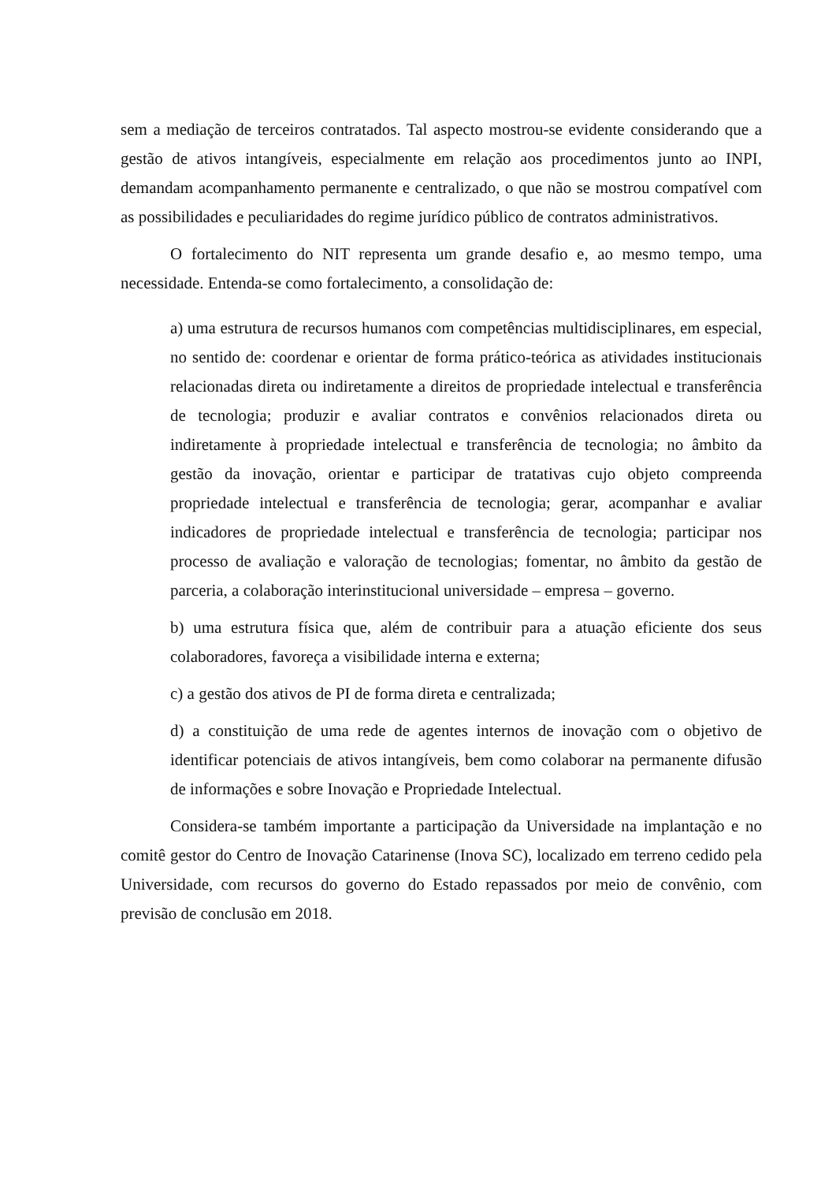sem a mediação de terceiros contratados. Tal aspecto mostrou-se evidente considerando que a gestão de ativos intangíveis, especialmente em relação aos procedimentos junto ao INPI, demandam acompanhamento permanente e centralizado, o que não se mostrou compatível com as possibilidades e peculiaridades do regime jurídico público de contratos administrativos.
O fortalecimento do NIT representa um grande desafio e, ao mesmo tempo, uma necessidade. Entenda-se como fortalecimento, a consolidação de:
a) uma estrutura de recursos humanos com competências multidisciplinares, em especial, no sentido de: coordenar e orientar de forma prático-teórica as atividades institucionais relacionadas direta ou indiretamente a direitos de propriedade intelectual e transferência de tecnologia; produzir e avaliar contratos e convênios relacionados direta ou indiretamente à propriedade intelectual e transferência de tecnologia; no âmbito da gestão da inovação, orientar e participar de tratativas cujo objeto compreenda propriedade intelectual e transferência de tecnologia; gerar, acompanhar e avaliar indicadores de propriedade intelectual e transferência de tecnologia; participar nos processo de avaliação e valoração de tecnologias; fomentar, no âmbito da gestão de parceria, a colaboração interinstitucional universidade – empresa – governo.
b) uma estrutura física que, além de contribuir para a atuação eficiente dos seus colaboradores, favoreça a visibilidade interna e externa;
c) a gestão dos ativos de PI de forma direta e centralizada;
d) a constituição de uma rede de agentes internos de inovação com o objetivo de identificar potenciais de ativos intangíveis, bem como colaborar na permanente difusão de informações e sobre Inovação e Propriedade Intelectual.
Considera-se também importante a participação da Universidade na implantação e no comitê gestor do Centro de Inovação Catarinense (Inova SC), localizado em terreno cedido pela Universidade, com recursos do governo do Estado repassados por meio de convênio, com previsão de conclusão em 2018.